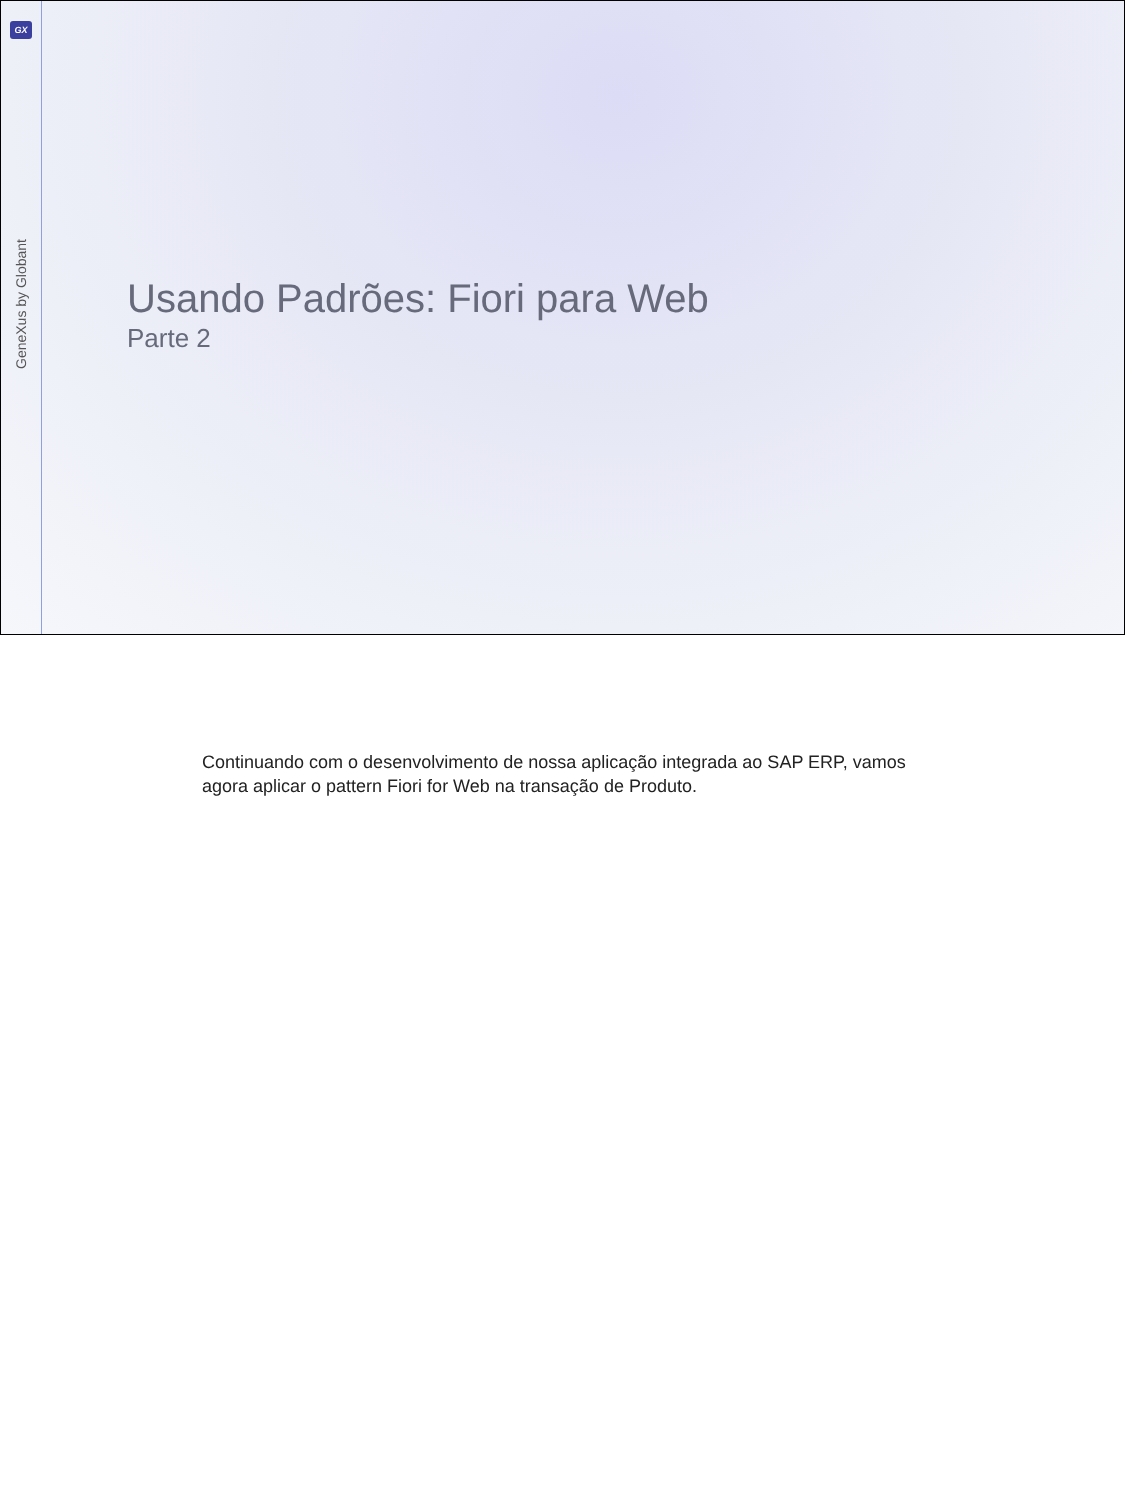GX
GeneXus by Globant
Usando Padrões: Fiori para Web
Parte 2
Continuando com o desenvolvimento de nossa aplicação integrada ao SAP ERP, vamos agora aplicar o pattern Fiori for Web na transação de Produto.